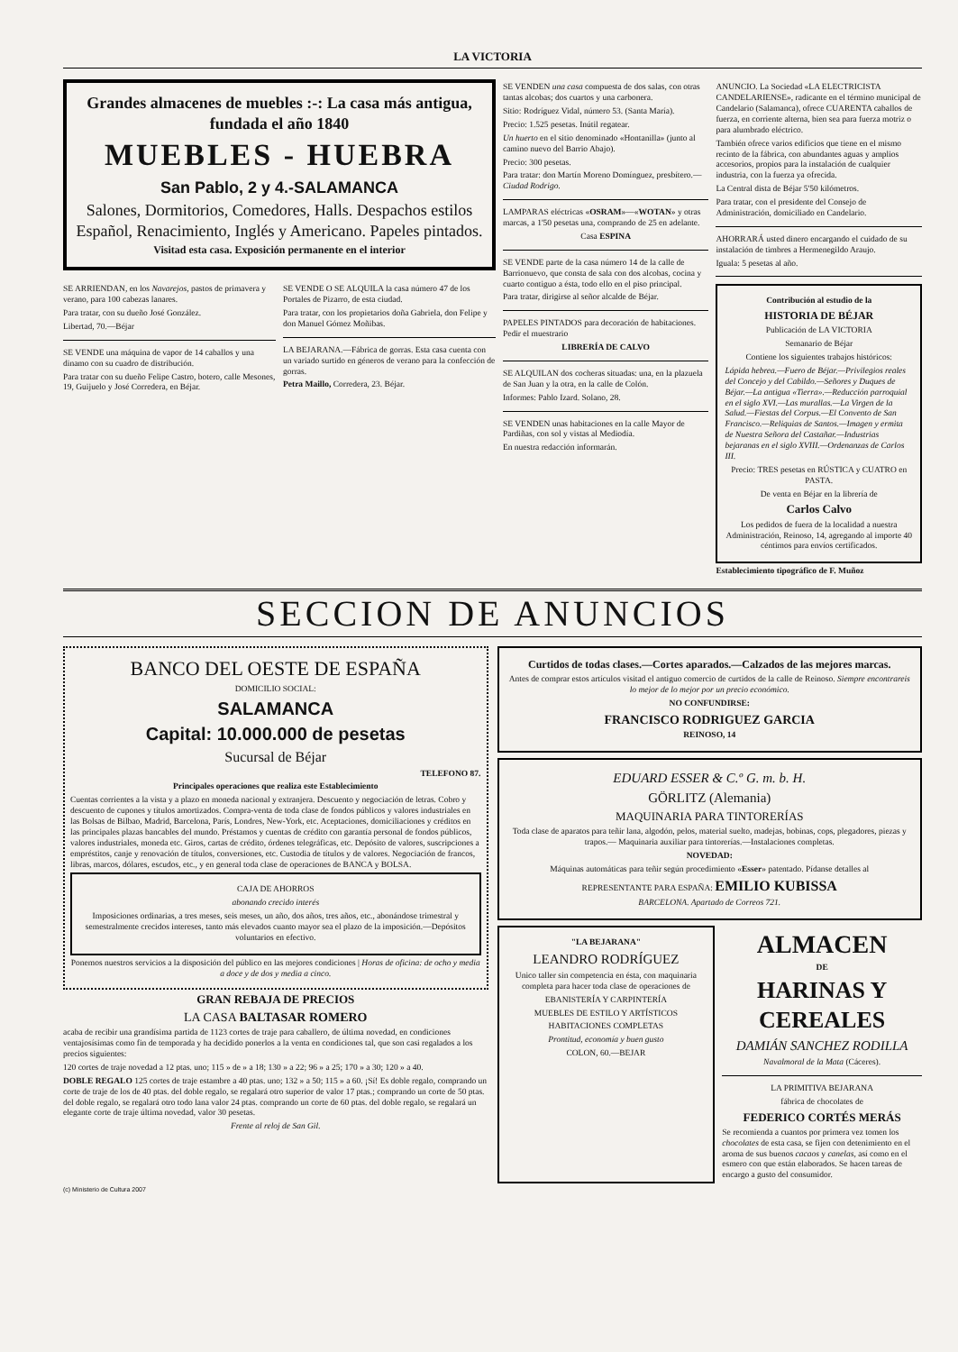LA VICTORIA
Grandes almacenes de muebles :-: La casa más antigua, fundada el año 1840
MUEBLES - HUEBRA
San Pablo, 2 y 4.-SALAMANCA
Salones, Dormitorios, Comedores, Halls. Despachos estilos Español, Renacimiento, Inglés y Americano. Papeles pintados.
Visitad esta casa. Exposición permanente en el interior
SE ARRIENDAN, en los Navarejos, pastos de primavera y verano, para 100 cabezas lanares.
Para tratar, con su dueño José González.
Libertad, 70.—Béjar
SE VENDE una máquina de vapor de 14 caballos y una dinamo con su cuadro de distribución.
Para tratar con su dueño Felipe Castro, botero, calle Mesones, 19, Guijuelo y José Corredera, en Béjar.
SE VENDE O SE ALQUILA la casa número 47 de los Portales de Pizarro, de esta ciudad.
Para tratar, con los propietarios doña Gabriela, don Felipe y don Manuel Gómez Moñibas.
LA BEJARANA.—Fábrica de gorras. Esta casa cuenta con un variado surtido en géneros de verano para la confección de gorras.
Petra Maillo, Corredera, 23. Béjar.
SE VENDEN una casa compuesta de dos salas, con otras tantas alcobas; dos cuartos y una carbonera.
Sitio: Rodríguez Vidal, número 53. (Santa María).
Precio: 1.525 pesetas. Inútil regatear.
Un huerto en el sitio denominado «Hontanilla» (junto al camino nuevo del Barrio Abajo).
Precio: 300 pesetas.
Para tratar: don Martín Moreno Domínguez, presbítero.—Ciudad Rodrigo.
LAMPARAS eléctricas «OSRAM»—«WOTAN» y otras marcas, a 1'50 pesetas una, comprando de 25 en adelante.
Casa ESPINA
SE VENDE parte de la casa número 14 de la calle de Barrionuevo, que consta de sala con dos alcobas, cocina y cuarto contiguo a ésta, todo ello en el piso principal.
Para tratar, dirigirse al señor alcalde de Béjar.
PAPELES PINTADOS para decoración de habitaciones. Pedir el muestrario
LIBRERÍA DE CALVO
SE ALQUILAN dos cocheras situadas: una, en la plazuela de San Juan y la otra, en la calle de Colón.
Informes: Pablo Izard. Solano, 28.
SE VENDEN unas habitaciones en la calle Mayor de Pardiñas, con sol y vistas al Mediodía.
En nuestra redacción informarán.
ANUNCIO. La Sociedad «LA ELECTRICISTA CANDELARIENSE», radicante en el término municipal de Candelario (Salamanca), ofrece CUARENTA caballos de fuerza, en corriente alterna, bien sea para fuerza motriz o para alumbrado eléctrico.
También ofrece varios edificios que tiene en el mismo recinto de la fábrica, con abundantes aguas y amplios accesorios, propios para la instalación de cualquier industria, con la fuerza ya ofrecida.
La Central dista de Béjar 5'50 kilómetros.
Para tratar, con el presidente del Consejo de Administración, domiciliado en Candelario.
AHORRARÁ usted dinero encargando el cuidado de su instalación de timbres a Hermenegildo Araujo.
Iguala: 5 pesetas al año.
Contribución al estudio de la
HISTORIA DE BÉJAR
Publicación de LA VICTORIA
Semanario de Béjar
Contiene los siguientes trabajos históricos:
Lápida hebrea.—Fuero de Béjar.—Privilegios reales del Concejo y del Cabildo.—Señores y Duques de Béjar.—La antigua «Tierra».—Reducción parroquial en el siglo XVI.—Las murallas.—La Virgen de la Salud.—Fiestas del Corpus.—El Convento de San Francisco.—Reliquias de Santos.—Imagen y ermita de Nuestra Señora del Castañar.—Industrias bejaranas en el siglo XVIII.—Ordenanzas de Carlos III.
Precio: TRES pesetas en RÚSTICA y CUATRO en PASTA.
De venta en Béjar en la librería de
Carlos Calvo
Los pedidos de fuera de la localidad a nuestra Administración, Reinoso, 14, agregando al importe 40 céntimos para envíos certificados.
Establecimiento tipográfico de F. Muñoz
SECCION DE ANUNCIOS
BANCO DEL OESTE DE ESPAÑA
DOMICILIO SOCIAL:
SALAMANCA
Capital: 10.000.000 de pesetas
Sucursal de Béjar
TELEFONO 87.
Principales operaciones que realiza este Establecimiento
Cuentas corrientes a la vista y a plazo en moneda nacional y extranjera. Descuento y negociación de letras. Cobro y descuento de cupones y títulos amortizados. Compra-venta de toda clase de fondos públicos y valores industriales en las Bolsas de Bilbao, Madrid, Barcelona, París, Londres, New-York, etc. Aceptaciones, domiciliaciones y créditos en las principales plazas bancables del mundo. Préstamos y cuentas de crédito con garantía personal de fondos públicos, valores industriales, moneda etc. Giros, cartas de crédito, órdenes telegráficas, etc. Depósito de valores, suscripciones a empréstitos, canje y renovación de títulos, conversiones, etc. Custodia de títulos y de valores. Negociación de francos, libras, marcos, dólares, escudos, etc., y en general toda clase de operaciones de BANCA y BOLSA.
CAJA DE AHORROS
abonando crecido interés
Imposiciones ordinarias, a tres meses, seis meses, un año, dos años, tres años, etc., abonándose trimestral y semestralmente crecidos intereses, tanto más elevados cuanto mayor sea el plazo de la imposición.—Depósitos voluntarios en efectivo.
Ponemos nuestros servicios a la disposición del público en las mejores condiciones | Horas de oficina: de ocho y media a doce y de dos y media a cinco.
GRAN REBAJA DE PRECIOS
LA CASA BALTASAR ROMERO
acaba de recibir una grandísima partida de 1123 cortes de traje para caballero, de última novedad, en condiciones ventajosísimas como fin de temporada y ha decidido ponerlos a la venta en condiciones tal, que son casi regalados a los precios siguientes:
120 cortes de traje novedad a 12 ptas. uno; 115 » de » a 18; 130 » a 22; 96 » a 25; 170 » a 30; 120 » a 40.
DOBLE REGALO 125 cortes de traje estambre a 40 ptas. uno; 132 » a 50; 115 » a 60. ¡Sí! Es doble regalo, comprando un corte de traje de los de 40 ptas. del doble regalo, se regalará otro superior de valor 17 ptas.; comprando un corte de 50 ptas. del doble regalo, se regalará otro todo lana valor 24 ptas. comprando un corte de 60 ptas. del doble regalo, se regalará un elegante corte de traje última novedad, valor 30 pesetas.
Frente al reloj de San Gil.
Curtidos de todas clases.—Cortes aparados.—Calzados de las mejores marcas.
Antes de comprar estos artículos visitad el antiguo comercio de curtidos de la calle de Reinoso. Siempre encontrareis lo mejor de lo mejor por un precio económico.
NO CONFUNDIRSE:
FRANCISCO RODRIGUEZ GARCIA
REINOSO, 14
EDUARD ESSER & C.º G. m. b. H.
GÖRLITZ (Alemania)
MAQUINARIA PARA TINTORERÍAS
Toda clase de aparatos para teñir lana, algodón, pelos, material suelto, madejas, bobinas, cops, plegadores, piezas y trapos.— Maquinaria auxiliar para tintorerías.—Instalaciones completas.
NOVEDAD:
Máquinas automáticas para teñir según procedimiento «Esser» patentado. Pídanse detalles al
REPRESENTANTE PARA ESPAÑA: EMILIO KUBISSA
BARCELONA. Apartado de Correos 721.
"LA BEJARANA"
LEANDRO RODRÍGUEZ
Unico taller sin competencia en ésta, con maquinaria completa para hacer toda clase de operaciones de
EBANISTERÍA Y CARPINTERÍA
MUEBLES DE ESTILO Y ARTÍSTICOS
HABITACIONES COMPLETAS
Prontitud, economía y buen gusto
COLON, 60.—BEJAR
ALMACEN
DE
HARINAS Y CEREALES
DAMIÁN SANCHEZ RODILLA
Navalmoral de la Mata (Cáceres).
LA PRIMITIVA BEJARANA
fábrica de chocolates de
FEDERICO CORTÉS MERÁS
Se recomienda a cuantos por primera vez tomen los chocolates de esta casa, se fijen con detenimiento en el aroma de sus buenos cacaos y canelas, así como en el esmero con que están elaborados. Se hacen tareas de encargo a gusto del consumidor.
(c) Ministerio de Cultura 2007